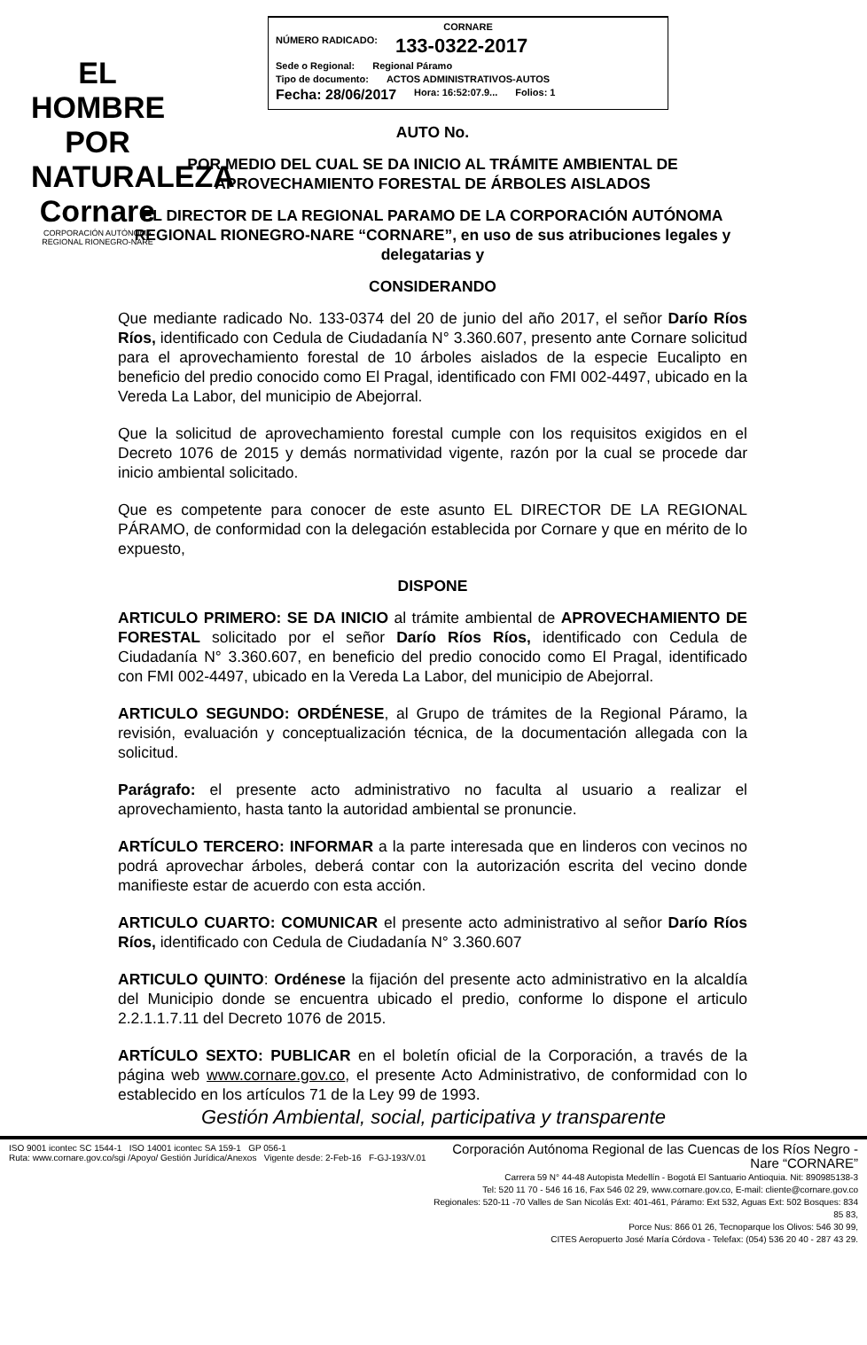EL HOMBRE POR NATURALEZA
Cornare
CORPORACIÓN AUTÓNOMA REGIONAL RIONEGRO-NARE
CORNARE
NÚMERO RADICADO: 133-0322-2017
Sede o Regional: Regional Páramo
Tipo de documento: ACTOS ADMINISTRATIVOS-AUTOS
Fecha: 28/06/2017 Hora: 16:52:07.9... Folios: 1
AUTO No.
POR MEDIO DEL CUAL SE DA INICIO AL TRÁMITE AMBIENTAL DE APROVECHAMIENTO FORESTAL DE ÁRBOLES AISLADOS
EL DIRECTOR DE LA REGIONAL PARAMO DE LA CORPORACIÓN AUTÓNOMA REGIONAL RIONEGRO-NARE “CORNARE”, en uso de sus atribuciones legales y delegatarias y
CONSIDERANDO
Que mediante radicado No. 133-0374 del 20 de junio del año 2017, el señor Darío Ríos Ríos, identificado con Cedula de Ciudadanía N° 3.360.607, presento ante Cornare solicitud para el aprovechamiento forestal de 10 árboles aislados de la especie Eucalipto en beneficio del predio conocido como El Pragal, identificado con FMI 002-4497, ubicado en la Vereda La Labor, del municipio de Abejorral.
Que la solicitud de aprovechamiento forestal cumple con los requisitos exigidos en el Decreto 1076 de 2015 y demás normatividad vigente, razón por la cual se procede dar inicio ambiental solicitado.
Que es competente para conocer de este asunto EL DIRECTOR DE LA REGIONAL PÁRAMO, de conformidad con la delegación establecida por Cornare y que en mérito de lo expuesto,
DISPONE
ARTICULO PRIMERO: SE DA INICIO al trámite ambiental de APROVECHAMIENTO DE FORESTAL solicitado por el señor Darío Ríos Ríos, identificado con Cedula de Ciudadanía N° 3.360.607, en beneficio del predio conocido como El Pragal, identificado con FMI 002-4497, ubicado en la Vereda La Labor, del municipio de Abejorral.
ARTICULO SEGUNDO: ORDÉNESE, al Grupo de trámites de la Regional Páramo, la revisión, evaluación y conceptualización técnica, de la documentación allegada con la solicitud.
Parágrafo: el presente acto administrativo no faculta al usuario a realizar el aprovechamiento, hasta tanto la autoridad ambiental se pronuncie.
ARTÍCULO TERCERO: INFORMAR a la parte interesada que en linderos con vecinos no podrá aprovechar árboles, deberá contar con la autorización escrita del vecino donde manifieste estar de acuerdo con esta acción.
ARTICULO CUARTO: COMUNICAR el presente acto administrativo al señor Darío Ríos Ríos, identificado con Cedula de Ciudadanía N° 3.360.607
ARTICULO QUINTO: Ordénese la fijación del presente acto administrativo en la alcaldía del Municipio donde se encuentra ubicado el predio, conforme lo dispone el articulo 2.2.1.1.7.11 del Decreto 1076 de 2015.
ARTÍCULO SEXTO: PUBLICAR en el boletín oficial de la Corporación, a través de la página web www.cornare.gov.co, el presente Acto Administrativo, de conformidad con lo establecido en los artículos 71 de la Ley 99 de 1993.
Gestión Ambiental, social, participativa y transparente
ISO 9001 icontec SC 1544-1 ISO 14001 icontec SA 159-1 GP 056-1
Ruta: www.cornare.gov.co/sgi /Apoyo/ Gestión Jurídica/Anexos Vigente desde: 2-Feb-16 F-GJ-193/V.01
Corporación Autónoma Regional de las Cuencas de los Ríos Negro - Nare “CORNARE”
Carrera 59 N° 44-48 Autopista Medellín - Bogotá El Santuario Antioquia. Nit: 890985138-3
Tel: 520 11 70 - 546 16 16, Fax 546 02 29, www.cornare.gov.co, E-mail: cliente@cornare.gov.co
Regionales: 520-11 -70 Valles de San Nicolás Ext: 401-461, Páramo: Ext 532, Aguas Ext: 502 Bosques: 834 85 83,
Porce Nus: 866 01 26, Tecnoparque los Olivos: 546 30 99,
CITES Aeropuerto José María Córdova - Telefax: (054) 536 20 40 - 287 43 29.